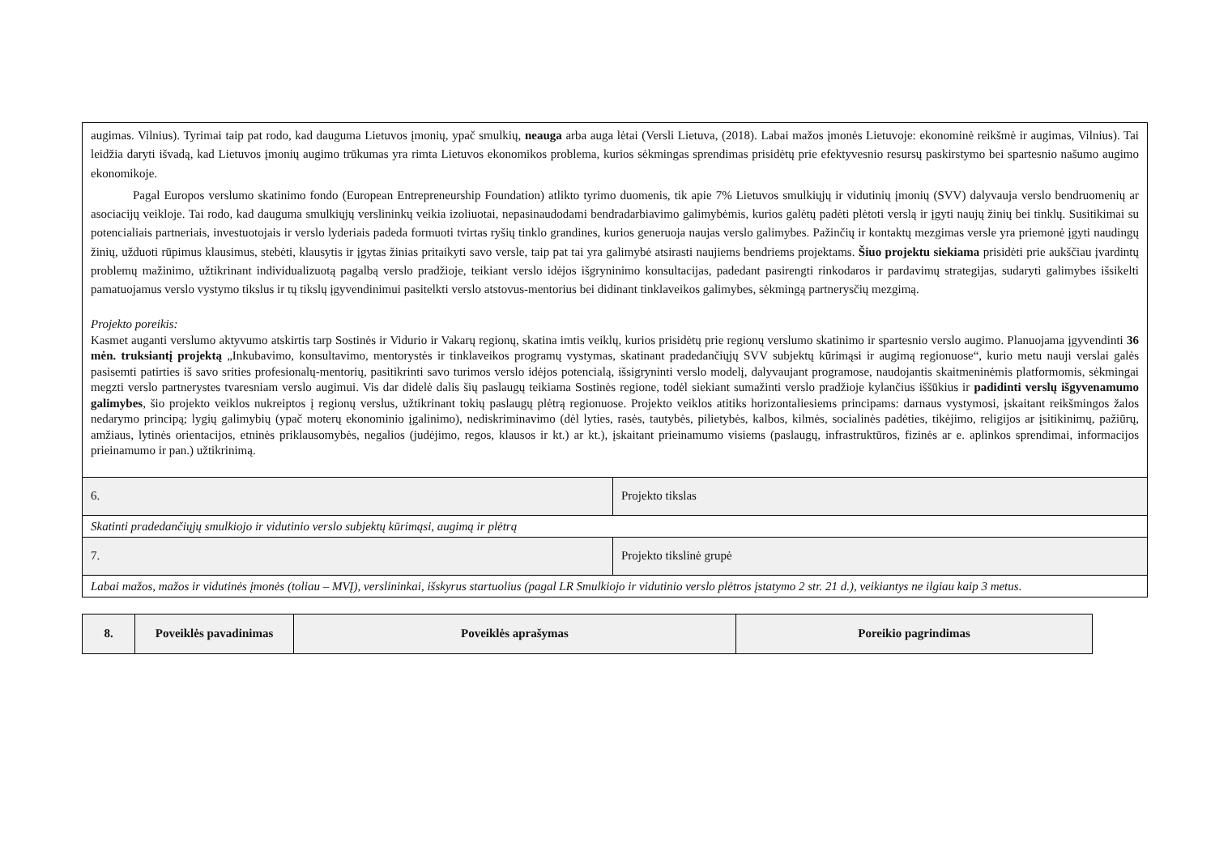| augimas. Vilnius). Tyrimai taip pat rodo, kad dauguma Lietuvos įmonių, ypač smulkių, neauga arba auga lėtai (Versli Lietuva, (2018). Labai mažos įmonės Lietuvoje: ekonominė reikšmė ir augimas, Vilnius). Tai leidžia daryti išvadą, kad Lietuvos įmonių augimo trūkumas yra rimta Lietuvos ekonomikos problema, kurios sėkmingas sprendimas prisidėtų prie efektyvesnio resursų paskirstymo bei spartesnio našumo augimo ekonomikoje. Pagal Europos verslumo skatinimo fondo (European Entrepreneurship Foundation) atlikto tyrimo duomenis, tik apie 7% Lietuvos smulkiųjų ir vidutinių įmonių (SVV) dalyvauja verslo bendruomenių ar asociacijų veikloje. Tai rodo, kad dauguma smulkiųjų verslininkų veikia izoliuotai, nepasinaudodami bendradarbiavimo galimybėmis, kurios galėtų padėti plėtoti verslą ir įgyti naujų žinių bei tinklų. Susitikimai su potencialiais partneriais, investuotojais ir verslo lyderiais padeda formuoti tvirtas ryšių tinklo grandines, kurios generuoja naujas verslo galimybes. Pažinčių ir kontaktų mezgimas versle yra priemonė įgyti naudingų žinių, užduoti rūpimus klausimus, stebėti, klausytis ir įgytas žinias pritaikyti savo versle, taip pat tai yra galimybė atsirasti naujiems bendriems projektams. Šiuo projektu siekiama prisidėti prie aukščiau įvardintų problemų mažinimo, užtikrinant individualizuotą pagalbą verslo pradžioje, teikiant verslo idėjos išgryninimo konsultacijas, padedant pasirengti rinkodaros ir pardavimų strategijas, sudaryti galimybes išsikelti pamatuojamus verslo vystymo tikslus ir tų tikslų įgyvendinimui pasitelkti verslo atstovus-mentorius bei didinant tinklaveikos galimybes, sėkmingą partnerysčių mezgimą. Projekto poreikis: Kasmet auganti verslumo aktyvumo atskirtis tarp Sostinės ir Vidurio ir Vakarų regionų, skatina imtis veiklų, kurios prisidėtų prie regionų verslumo skatinimo ir spartesnio verslo augimo. Planuojama įgyvendinti 36 mėn. truksiantį projektą „Inkubavimo, konsultavimo, mentorystės ir tinklaveikos programų vystymas, skatinant pradedančiųjų SVV subjektų kūrimąsi ir augimą regionuose“, kurio metu nauji verslai galės pasisemti patirties iš savo srities profesionalų-mentorių, pasitikrinti savo turimos verslo idėjos potencialą, išsigryninti verslo modelį, dalyvaujant programose, naudojantis skaitmeninėmis platformomis, sėkmingai megzti verslo partnerystes tvaresniam verslo augimui. Vis dar didelė dalis šių paslaugų teikiama Sostinės regione, todėl siekiant sumažinti verslo pradžioje kylančius iššūkius ir padidinti verslų išgyvenamumo galimybes , šio projekto veiklos nukreiptos į regionų verslus, užtikrinant tokių paslaugų plėtrą regionuose. Projekto veiklos atitiks horizontaliesiems principams: darnaus vystymosi, įskaitant reikšmingos žalos nedarymo principą; lygių galimybių (ypač moterų ekonominio įgalinimo), nediskriminavimo (dėl lyties, rasės, tautybės, pilietybės, kalbos, kilmės, socialinės padėties, tikėjimo, religijos ar įsitikinimų, pažiūrų, amžiaus, lytinės orientacijos, etninės priklausomybės, negalios (judėjimo, regos, klausos ir kt.) ar kt.), įskaitant prieinamumo visiems (paslaugų, infrastruktūros, fizinės ar e. aplinkos sprendimai, informacijos prieinamumo ir pan.) užtikrinimą. | |
| 6. | Projekto tikslas |
| Skatinti pradedančiųjų smulkiojo ir vidutinio verslo subjektų kūrimąsi, augimą ir plėtrą | |
| 7. | Projekto tikslinė grupė |
| Labai mažos, mažos ir vidutinės įmonės (toliau – MVĮ), verslininkai, išskyrus startuolius (pagal LR Smulkiojo ir vidutinio verslo plėtros įstatymo 2 str. 21 d.), veikiantys ne ilgiau kaip 3 metus. | |
| 8. | Poveiklės pavadinimas | Poveiklės aprašymas | Poreikio pagrindimas |
| --- | --- | --- | --- |